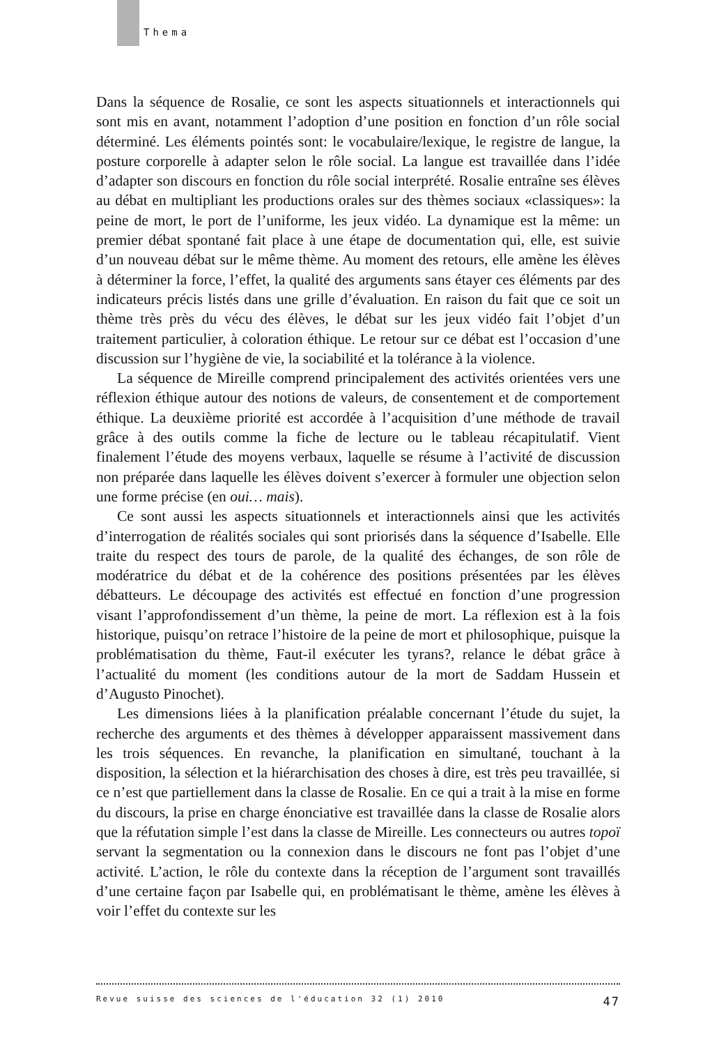Thema
Dans la séquence de Rosalie, ce sont les aspects situationnels et interactionnels qui sont mis en avant, notamment l’adoption d’une position en fonction d’un rôle social déterminé. Les éléments pointés sont: le vocabulaire/lexique, le registre de langue, la posture corporelle à adapter selon le rôle social. La langue est travaillée dans l’idée d’adapter son discours en fonction du rôle social interprété. Rosalie entraîne ses élèves au débat en multipliant les productions orales sur des thèmes sociaux «classiques»: la peine de mort, le port de l’uniforme, les jeux vidéo. La dynamique est la même: un premier débat spontané fait place à une étape de documentation qui, elle, est suivie d’un nouveau débat sur le même thème. Au moment des retours, elle amène les élèves à déterminer la force, l’effet, la qualité des arguments sans étayer ces éléments par des indicateurs précis listés dans une grille d’évaluation. En raison du fait que ce soit un thème très près du vécu des élèves, le débat sur les jeux vidéo fait l’objet d’un traitement particulier, à coloration éthique. Le retour sur ce débat est l’occasion d’une discussion sur l’hygiène de vie, la sociabilité et la tolérance à la violence.
La séquence de Mireille comprend principalement des activités orientées vers une réflexion éthique autour des notions de valeurs, de consentement et de comportement éthique. La deuxième priorité est accordée à l’acquisition d’une méthode de travail grâce à des outils comme la fiche de lecture ou le tableau récapitulatif. Vient finalement l’étude des moyens verbaux, laquelle se résume à l’activité de discussion non préparée dans laquelle les élèves doivent s’exercer à formuler une objection selon une forme précise (en oui… mais).
Ce sont aussi les aspects situationnels et interactionnels ainsi que les activités d’interrogation de réalités sociales qui sont priorisés dans la séquence d’Isabelle. Elle traite du respect des tours de parole, de la qualité des échanges, de son rôle de modératrice du débat et de la cohérence des positions présentées par les élèves débatteurs. Le découpage des activités est effectué en fonction d’une progression visant l’approfondissement d’un thème, la peine de mort. La réflexion est à la fois historique, puisqu’on retrace l’histoire de la peine de mort et philosophique, puisque la problématisation du thème, Faut-il exécuter les tyrans?, relance le débat grâce à l’actualité du moment (les conditions autour de la mort de Saddam Hussein et d’Augusto Pinochet).
Les dimensions liées à la planification préalable concernant l’étude du sujet, la recherche des arguments et des thèmes à développer apparaissent massivement dans les trois séquences. En revanche, la planification en simultané, touchant à la disposition, la sélection et la hiérarchisation des choses à dire, est très peu travaillée, si ce n’est que partiellement dans la classe de Rosalie. En ce qui a trait à la mise en forme du discours, la prise en charge énonciative est travaillée dans la classe de Rosalie alors que la réfutation simple l’est dans la classe de Mireille. Les connecteurs ou autres topoï servant la segmentation ou la connexion dans le discours ne font pas l’objet d’une activité. L’action, le rôle du contexte dans la réception de l’argument sont travaillés d’une certaine façon par Isabelle qui, en problématisant le thème, amène les élèves à voir l’effet du contexte sur les
Revue suisse des sciences de l'éducation 32 (1) 2010 47